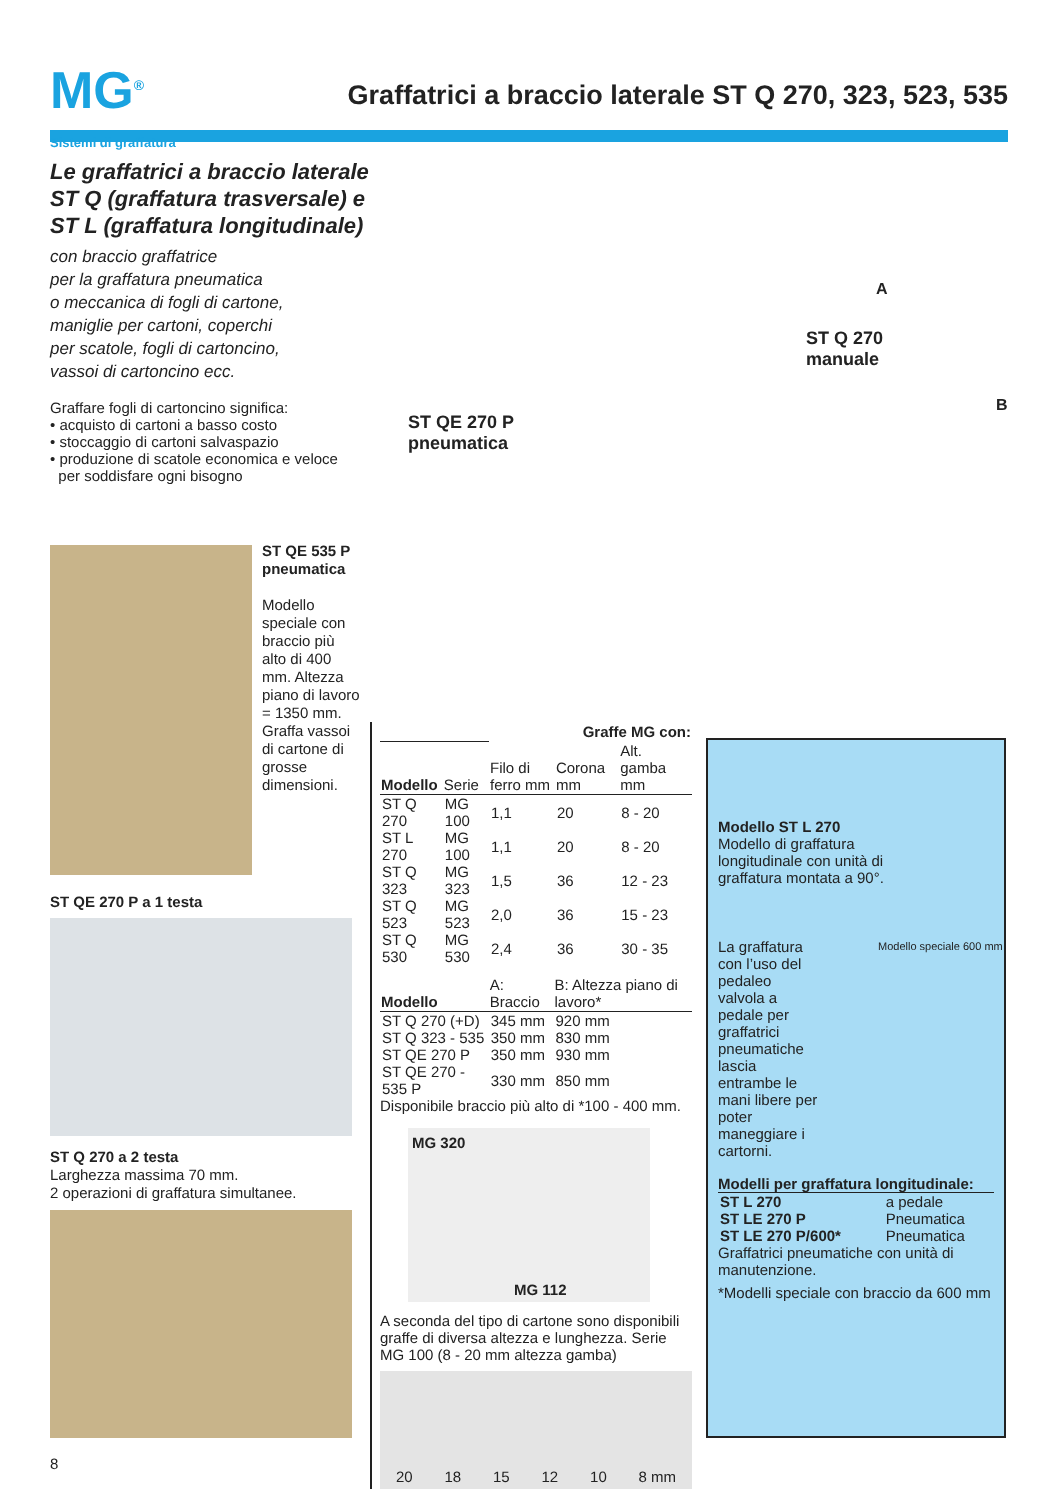MG<sup>®</sup>
Graffatrici a braccio laterale ST Q 270, 323, 523, 535
Sistemi di graffatura
Le graffatrici a braccio laterale ST Q (graffatura trasversale) e ST L (graffatura longitudinale)
con braccio graffatrice
per la graffatura pneumatica
o meccanica di fogli di cartone,
maniglie per cartoni, coperchi
per scatole, fogli di cartoncino,
vassoi di cartoncino ecc.
Graffare fogli di cartoncino significa:
• acquisto di cartoni a basso costo
• stoccaggio di cartoni salvaspazio
• produzione di scatole economica e veloce
per soddisfare ogni bisogno
ST QE 535 P pneumatica
Modello speciale con braccio più alto di 400 mm. Altezza piano di lavoro = 1350 mm. Graffa vassoi di cartone di grosse dimensioni.
ST QE 270 P a 1 testa
ST Q 270 a 2 testa
Larghezza massima 70 mm.
2 operazioni di graffatura simultanee.
ST QE 270 P
pneumatica
ST Q 270
manuale
A
B
| | | Graffe MG con: | | |
| --- | --- | --- | --- | --- |
| Modello | Serie | Filo di ferro mm | Corona mm | Alt. gamba mm |
| ST Q 270 | MG 100 | 1,1 | 20 | 8 - 20 |
| ST L 270 | MG 100 | 1,1 | 20 | 8 - 20 |
| ST Q 323 | MG 323 | 1,5 | 36 | 12 - 23 |
| ST Q 523 | MG 523 | 2,0 | 36 | 15 - 23 |
| ST Q 530 | MG 530 | 2,4 | 36 | 30 - 35 |
| Modello | A: Braccio | B: Altezza piano di lavoro* |
| --- | --- | --- |
| ST Q 270 (+D) | 345 mm | 920 mm |
| ST Q 323 - 535 | 350 mm | 830 mm |
| ST QE 270 P | 350 mm | 930 mm |
| ST QE 270 - 535 P | 330 mm | 850 mm |
Disponibile braccio più alto di *100 - 400 mm.
MG 320
MG 112
A seconda del tipo di cartone sono disponibili graffe di diversa altezza e lunghezza. Serie MG 100 (8 - 20 mm altezza gamba)
20 18 15 12 10 8 mm
Modello ST L 270
Modello di graffatura longitudinale con unità di graffatura montata a 90°.
La graffatura con l’uso del pedaleo valvola a pedale per graffatrici pneumatiche lascia entrambe le mani libere per poter maneggiare i cartorni.
Modello speciale 600 mm
Modelli per graffatura longitudinale:
| ST L 270 | a pedale |
| ST LE 270 P | Pneumatica |
| ST LE 270 P/600* | Pneumatica |
Graffatrici pneumatiche con unità di manutenzione.
*Modelli speciale con braccio da 600 mm
8